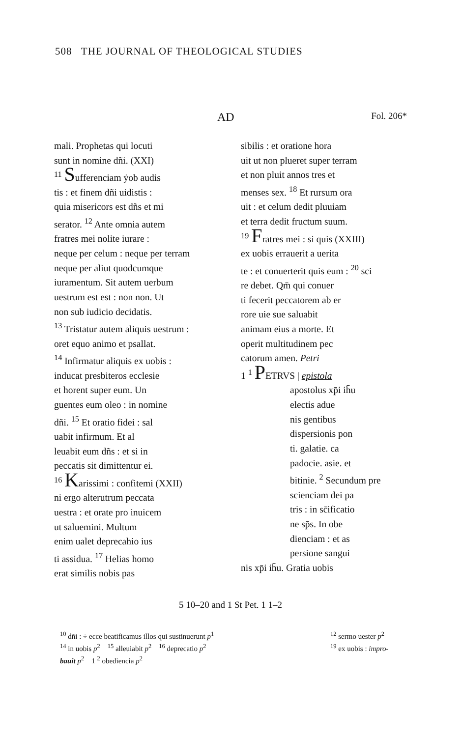508 THE JOURNAL OF THEOLOGICAL STUDIES
AD Fol. 206*
mali. Prophetas qui locuti
sunt in nomine dñi. (XXI)
<sup>11</sup> Sufferenciam ẏob audis
tis : et finem dñi uidistis :
quia misericors est dñs et mi
serator. <sup>12</sup> Ante omnia autem
fratres mei nolite iurare :
neque per celum : neque per terram
neque per aliut quodcumque
iuramentum. Sit autem uerbum
uestrum est est : non non. Ut
non sub iudicio decidatis.
<sup>13</sup> Tristatur autem aliquis uestrum :
oret equo animo et psallat.
<sup>14</sup> Infirmatur aliquis ex uobis :
inducat presbiteros ecclesie
et horent super eum. Un
guentes eum oleo : in nomine
dñi. <sup>15</sup> Et oratio fidei : sal
uabit infirmum. Et al
leuabit eum dñs : et si in
peccatis sit dimittentur ei.
<sup>16</sup> Karissimi : confitemi (XXII)
ni ergo alterutrum peccata
uestra : et orate pro inuicem
ut saluemini. Multum
enim ualet deprecahio ius
ti assidua. <sup>17</sup> Helias homo
erat similis nobis pas
sibilis : et oratione hora
uit ut non plueret super terram
et non pluit annos tres et
menses sex. <sup>18</sup> Et rursum ora
uit : et celum dedit pluuiam
et terra dedit fructum suum.
<sup>19</sup> Fratres mei : si quis (XXIII)
ex uobis errauerit a uerita
te : et conuerterit quis eum : <sup>20</sup> sci
re debet. Qm̄ qui conuer
ti fecerit peccatorem ab er
rore uie sue saluabit
animam eius a morte. Et
operit multitudinem pec
catorum amen. Petri
1 <sup>1</sup> PETRVS | epistola
apostolus xp̄i ih̄u
electis adue
nis gentibus
dispersionis pon
ti. galatie. ca
padocie. asie. et
bitinie. <sup>2</sup> Secundum pre
scienciam dei pa
tris : in sc̄ificatio
ne sp̄s. In obe
dienciam : et as
persione sangui
nis xp̄i ih̄u. Gratia uobis
5 10–20 and 1 St Pet. 1 1–2
<sup>10</sup> dñi : ÷ ecce beatificamus illos qui sustinuerunt p<sup>1</sup>
<sup>14</sup> in uobis p<sup>2</sup> <sup>15</sup> alleuiabit p<sup>2</sup> <sup>16</sup> deprecatio p<sup>2</sup>
bauit p<sup>2</sup> 1 <sup>2</sup> obediencia p<sup>2</sup>
<sup>12</sup> sermo uester p<sup>2</sup>
<sup>19</sup> ex uobis : impro-